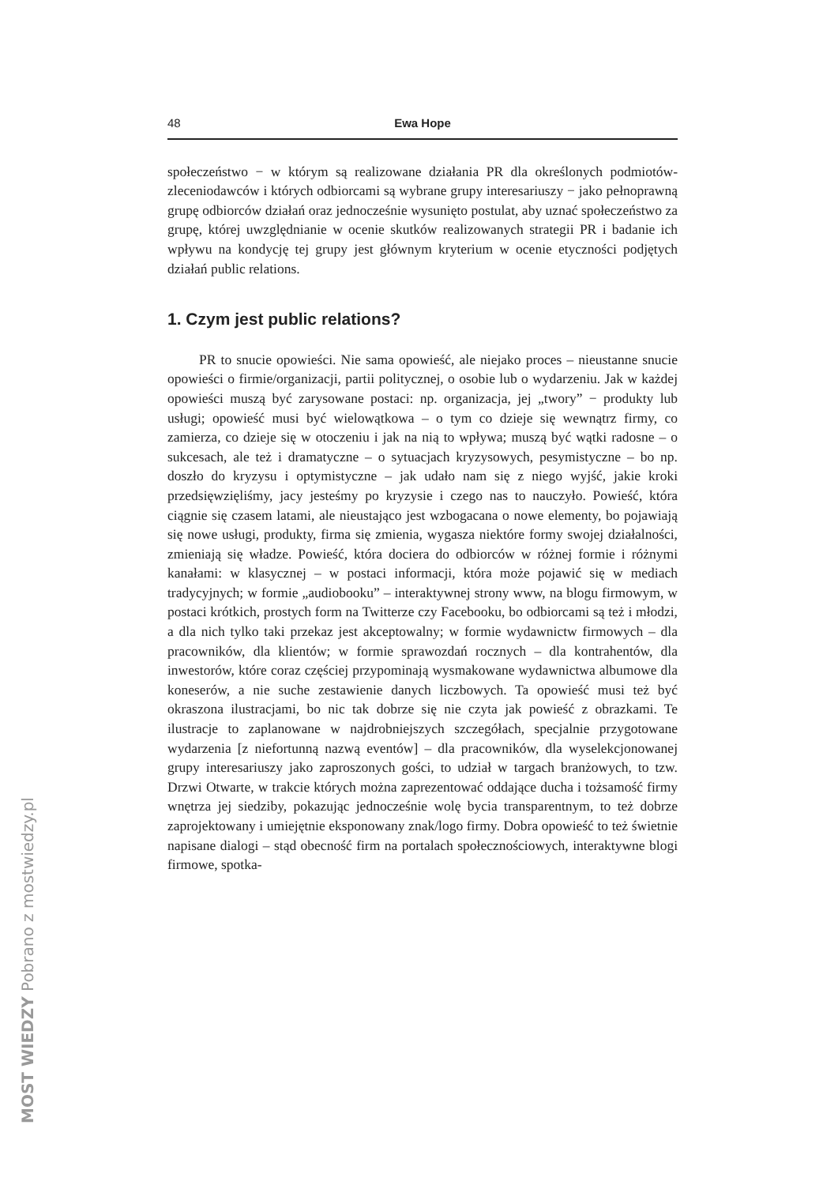48 Ewa Hope
społeczeństwo − w którym są realizowane działania PR dla określonych podmiotów-zleceniodawców i których odbiorcami są wybrane grupy interesariuszy − jako pełnoprawną grupę odbiorców działań oraz jednocześnie wysunięto postulat, aby uznać społeczeństwo za grupę, której uwzględnianie w ocenie skutków realizowanych strategii PR i badanie ich wpływu na kondycję tej grupy jest głównym kryterium w ocenie etyczności podjętych działań public relations.
1. Czym jest public relations?
PR to snucie opowieści. Nie sama opowieść, ale niejako proces – nieustanne snucie opowieści o firmie/organizacji, partii politycznej, o osobie lub o wydarzeniu. Jak w każdej opowieści muszą być zarysowane postaci: np. organizacja, jej „twory” − produkty lub usługi; opowieść musi być wielowątkowa – o tym co dzieje się wewnątrz firmy, co zamierza, co dzieje się w otoczeniu i jak na nią to wpływa; muszą być wątki radosne – o sukcesach, ale też i dramatyczne – o sytuacjach kryzysowych, pesymistyczne – bo np. doszło do kryzysu i optymistyczne – jak udało nam się z niego wyjść, jakie kroki przedsięwzięliśmy, jacy jesteśmy po kryzysie i czego nas to nauczyło. Powieść, która ciągnie się czasem latami, ale nieustająco jest wzbogacana o nowe elementy, bo pojawiają się nowe usługi, produkty, firma się zmienia, wygasza niektóre formy swojej działalności, zmieniają się władze. Powieść, która dociera do odbiorców w różnej formie i różnymi kanałami: w klasycznej – w postaci informacji, która może pojawić się w mediach tradycyjnych; w formie „audiobooku” – interaktywnej strony www, na blogu firmowym, w postaci krótkich, prostych form na Twitterze czy Facebooku, bo odbiorcami są też i młodzi, a dla nich tylko taki przekaz jest akceptowalny; w formie wydawnictw firmowych – dla pracowników, dla klientów; w formie sprawozdań rocznych – dla kontrahentów, dla inwestorów, które coraz częściej przypominają wysmakowane wydawnictwa albumowe dla koneserów, a nie suche zestawienie danych liczbowych. Ta opowieść musi też być okraszona ilustracjami, bo nic tak dobrze się nie czyta jak powieść z obrazkami. Te ilustracje to zaplanowane w najdrobniejszych szczegółach, specjalnie przygotowane wydarzenia [z niefortunną nazwą eventów] – dla pracowników, dla wyselekcjonowanej grupy interesariuszy jako zaproszonych gości, to udział w targach branżowych, to tzw. Drzwi Otwarte, w trakcie których można zaprezentować oddające ducha i tożsamość firmy wnętrza jej siedziby, pokazując jednocześnie wolę bycia transparentnym, to też dobrze zaprojektowany i umiejętnie eksponowany znak/logo firmy. Dobra opowieść to też świetnie napisane dialogi – stąd obecność firm na portalach społecznościowych, interaktywne blogi firmowe, spotka-
MOST WIEDZY Pobrano z mostwiedzy.pl